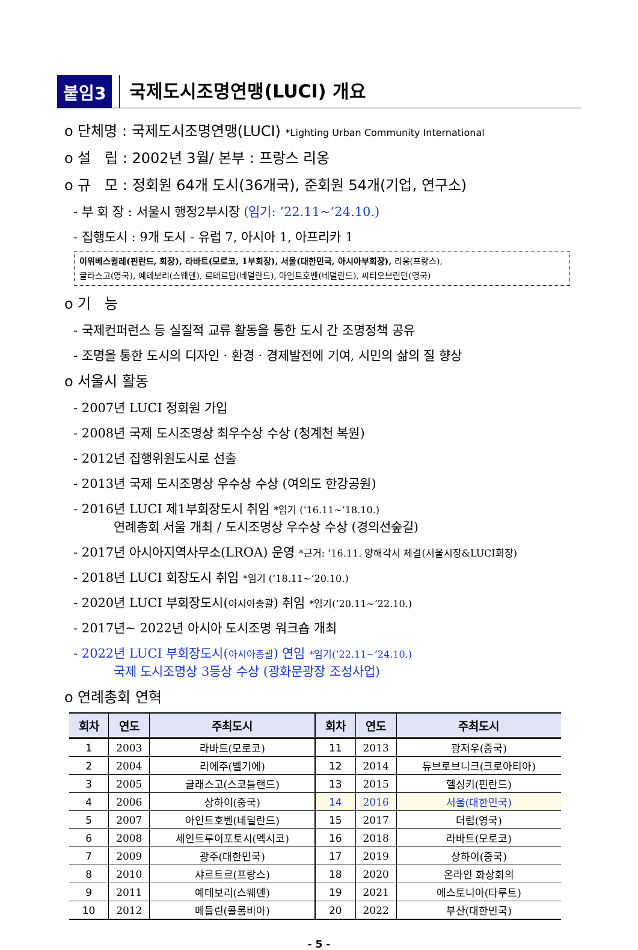붙임3
국제도시조명연맹(LUCI) 개요
o 단체명 : 국제도시조명연맹(LUCI) *Lighting Urban Community International
o 설 립 : 2002년 3월/ 본부 : 프랑스 리옹
o 규 모 : 정회원 64개 도시(36개국), 준회원 54개(기업, 연구소)
- 부 회 장 : 서울시 행정2부시장 (임기: ’22.11∼’24.10.)
- 집행도시 : 9개 도시 - 유럽 7, 아시아 1, 아프리카 1
이위베스퀼레(핀란드, 회장), 라바트(모로코, 1부회장), 서울(대한민국, 아시아부회장), 리옹(프랑스),
글라스고(영국), 예테보리(스웨덴), 로테르담(네덜란드), 아인트호벤(네덜란드), 씨티오브런던(영국)
o 기 능
- 국제컨퍼런스 등 실질적 교류 활동을 통한 도시 간 조명정책 공유
- 조명을 통한 도시의 디자인 · 환경 · 경제발전에 기여, 시민의 삶의 질 향상
o 서울시 활동
- 2007년 LUCI 정회원 가입
- 2008년 국제 도시조명상 최우수상 수상 (청계천 복원)
- 2012년 집행위원도시로 선출
- 2013년 국제 도시조명상 우수상 수상 (여의도 한강공원)
- 2016년 LUCI 제1부회장도시 취임 *임기 (’16.11∼’18.10.)
연례총회 서울 개최 / 도시조명상 우수상 수상 (경의선숲길)
- 2017년 아시아지역사무소(LROA) 운영 *근거: ’16.11. 양해각서 체결(서울시장&LUCI회장)
- 2018년 LUCI 회장도시 취임 *임기 (’18.11∼’20.10.)
- 2020년 LUCI 부회장도시(아시아총괄) 취임 *임기(’20.11∼’22.10.)
- 2017년~ 2022년 아시아 도시조명 워크숍 개최
- 2022년 LUCI 부회장도시(아시아총괄) 연임 *임기(’22.11∼’24.10.)
국제 도시조명상 3등상 수상 (광화문광장 조성사업)
o 연례총회 연혁
| 회차 | 연도 | 주최도시 | 회차 | 연도 | 주최도시 |
| --- | --- | --- | --- | --- | --- |
| 1 | 2003 | 라바트(모로코) | 11 | 2013 | 광저우(중국) |
| 2 | 2004 | 리에주(벨기에) | 12 | 2014 | 듀브로브니크(크로아티아) |
| 3 | 2005 | 글래스고(스코틀랜드) | 13 | 2015 | 헬싱키(핀란드) |
| 4 | 2006 | 상하이(중국) | 14 | 2016 | 서울(대한민국) |
| 5 | 2007 | 아인트호벤(네덜란드) | 15 | 2017 | 더럼(영국) |
| 6 | 2008 | 세인트루이포토시(멕시코) | 16 | 2018 | 라바트(모로코) |
| 7 | 2009 | 광주(대한민국) | 17 | 2019 | 상하이(중국) |
| 8 | 2010 | 샤르트르(프랑스) | 18 | 2020 | 온라인 화상회의 |
| 9 | 2011 | 예테보리(스웨덴) | 19 | 2021 | 에스토니아(타루트) |
| 10 | 2012 | 메들린(콜롬비아) | 20 | 2022 | 부산(대한민국) |
- 5 -